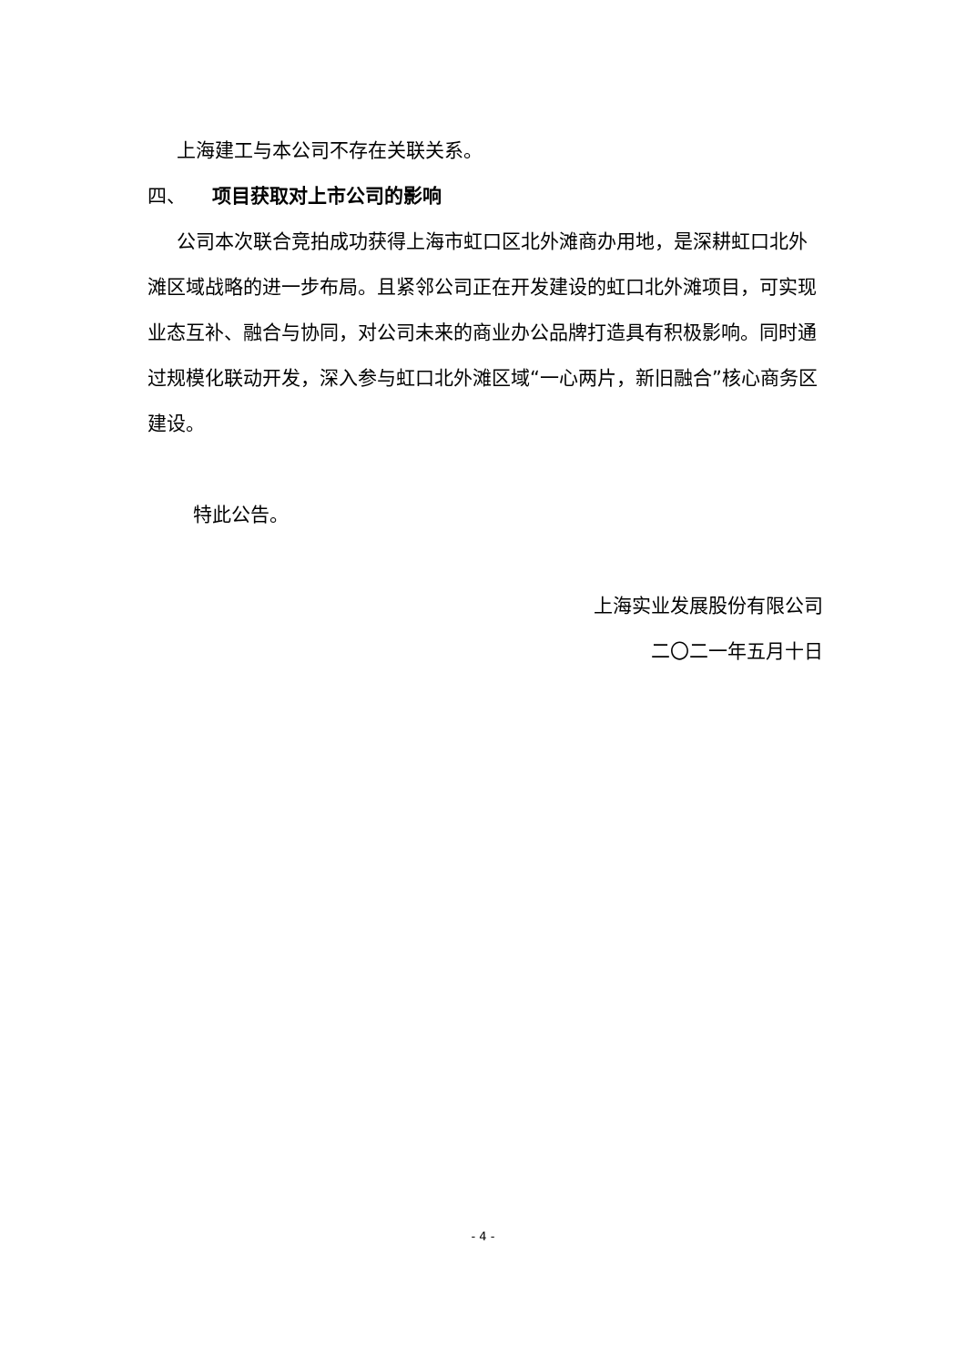上海建工与本公司不存在关联关系。
四、 项目获取对上市公司的影响
公司本次联合竞拍成功获得上海市虹口区北外滩商办用地，是深耕虹口北外滩区域战略的进一步布局。且紧邻公司正在开发建设的虹口北外滩项目，可实现业态互补、融合与协同，对公司未来的商业办公品牌打造具有积极影响。同时通过规模化联动开发，深入参与虹口北外滩区域“一心两片，新旧融合”核心商务区建设。
特此公告。
上海实业发展股份有限公司
二〇二一年五月十日
- 4 -